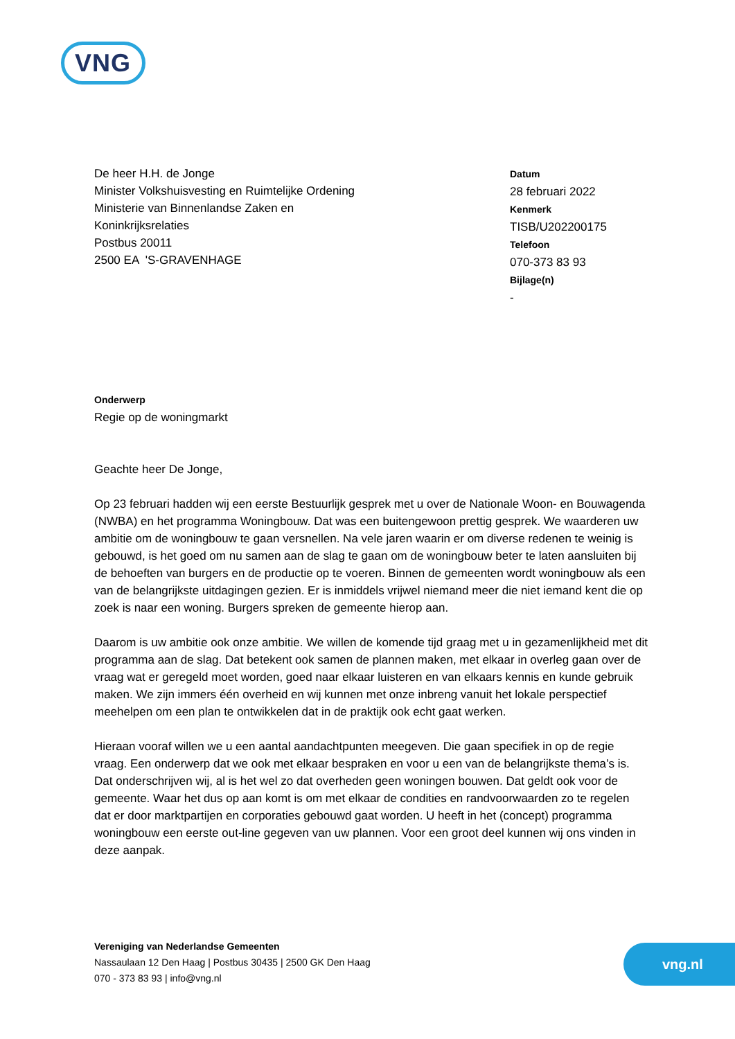VNG
De heer H.H. de Jonge
Minister Volkshuisvesting en Ruimtelijke Ordening
Ministerie van Binnenlandse Zaken en
Koninkrijksrelaties
Postbus 20011
2500 EA 'S-GRAVENHAGE
Datum
28 februari 2022
Kenmerk
TISB/U202200175
Telefoon
070-373 83 93
Bijlage(n)
-
Onderwerp
Regie op de woningmarkt
Geachte heer De Jonge,
Op 23 februari hadden wij een eerste Bestuurlijk gesprek met u over de Nationale Woon- en Bouwagenda (NWBA) en het programma Woningbouw. Dat was een buitengewoon prettig gesprek. We waarderen uw ambitie om de woningbouw te gaan versnellen. Na vele jaren waarin er om diverse redenen te weinig is gebouwd, is het goed om nu samen aan de slag te gaan om de woningbouw beter te laten aansluiten bij de behoeften van burgers en de productie op te voeren. Binnen de gemeenten wordt woningbouw als een van de belangrijkste uitdagingen gezien. Er is inmiddels vrijwel niemand meer die niet iemand kent die op zoek is naar een woning. Burgers spreken de gemeente hierop aan.
Daarom is uw ambitie ook onze ambitie. We willen de komende tijd graag met u in gezamenlijkheid met dit programma aan de slag. Dat betekent ook samen de plannen maken, met elkaar in overleg gaan over de vraag wat er geregeld moet worden, goed naar elkaar luisteren en van elkaars kennis en kunde gebruik maken. We zijn immers één overheid en wij kunnen met onze inbreng vanuit het lokale perspectief meehelpen om een plan te ontwikkelen dat in de praktijk ook echt gaat werken.
Hieraan vooraf willen we u een aantal aandachtpunten meegeven. Die gaan specifiek in op de regie vraag. Een onderwerp dat we ook met elkaar bespraken en voor u een van de belangrijkste thema’s is. Dat onderschrijven wij, al is het wel zo dat overheden geen woningen bouwen. Dat geldt ook voor de gemeente. Waar het dus op aan komt is om met elkaar de condities en randvoorwaarden zo te regelen dat er door marktpartijen en corporaties gebouwd gaat worden. U heeft in het (concept) programma woningbouw een eerste out-line gegeven van uw plannen. Voor een groot deel kunnen wij ons vinden in deze aanpak.
Vereniging van Nederlandse Gemeenten
Nassaulaan 12 Den Haag | Postbus 30435 | 2500 GK Den Haag
070 - 373 83 93 | info@vng.nl
vng.nl